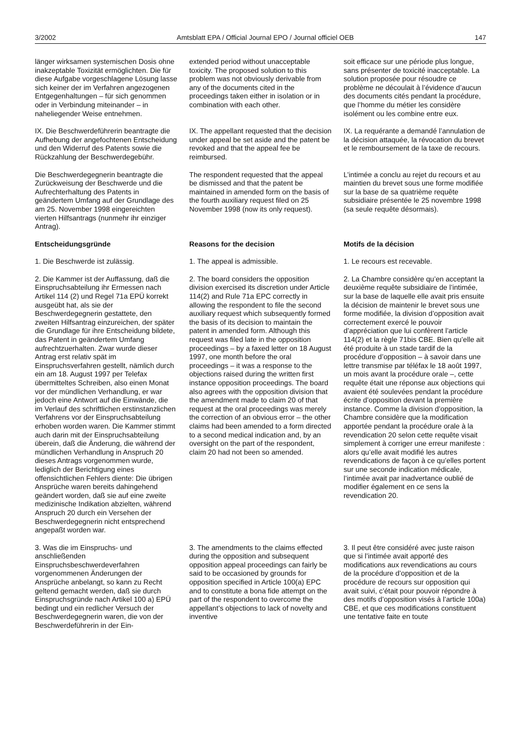3/2002 Amtsblatt EPA / Official Journal EPO / Journal officiel OEB 147
länger wirksamen systemischen Dosis ohne inakzeptable Toxizität ermöglichten. Die für diese Aufgabe vorgeschlagene Lösung lasse sich keiner der im Verfahren angezogenen Entgegenhaltungen – für sich genommen oder in Verbindung miteinander – in naheliegender Weise entnehmen.
extended period without unacceptable toxicity. The proposed solution to this problem was not obviously derivable from any of the documents cited in the proceedings taken either in isolation or in combination with each other.
soit efficace sur une période plus longue, sans présenter de toxicité inacceptable. La solution proposée pour résoudre ce problème ne découlait à l’évidence d’aucun des documents cités pendant la procédure, que l’homme du métier les considère isolément ou les combine entre eux.
IX. Die Beschwerdeführerin beantragte die Aufhebung der angefochtenen Entscheidung und den Widerruf des Patents sowie die Rückzahlung der Beschwerdegebühr.
IX. The appellant requested that the decision under appeal be set aside and the patent be revoked and that the appeal fee be reimbursed.
IX. La requérante a demandé l’annulation de la décision attaquée, la révocation du brevet et le remboursement de la taxe de recours.
Die Beschwerdegegnerin beantragte die Zurückweisung der Beschwerde und die Aufrechterhaltung des Patents in geändertem Umfang auf der Grundlage des am 25. November 1998 eingereichten vierten Hilfsantrags (nunmehr ihr einziger Antrag).
The respondent requested that the appeal be dismissed and that the patent be maintained in amended form on the basis of the fourth auxiliary request filed on 25 November 1998 (now its only request).
L’intimée a conclu au rejet du recours et au maintien du brevet sous une forme modifiée sur la base de sa quatrième requête subsidiaire présentée le 25 novembre 1998 (sa seule requête désormais).
Entscheidungsgründe
Reasons for the decision
Motifs de la décision
1. Die Beschwerde ist zulässig.
1. The appeal is admissible.
1. Le recours est recevable.
2. Die Kammer ist der Auffassung, daß die Einspruchsabteilung ihr Ermessen nach Artikel 114 (2) und Regel 71a EPÜ korrekt ausgeübt hat, als sie der Beschwerdegegnerin gestattete, den zweiten Hilfsantrag einzureichen, der später die Grundlage für ihre Entscheidung bildete, das Patent in geändertem Umfang aufrechtzuerhalten. Zwar wurde dieser Antrag erst relativ spät im Einspruchsverfahren gestellt, nämlich durch ein am 18. August 1997 per Telefax übermitteltes Schreiben, also einen Monat vor der mündlichen Verhandlung, er war jedoch eine Antwort auf die Einwände, die im Verlauf des schriftlichen erstinstanzlichen Verfahrens vor der Einspruchsabteilung erhoben worden waren. Die Kammer stimmt auch darin mit der Einspruchsabteilung überein, daß die Änderung, die während der mündlichen Verhandlung in Anspruch 20 dieses Antrags vorgenommen wurde, lediglich der Berichtigung eines offensichtlichen Fehlers diente: Die übrigen Ansprüche waren bereits dahingehend geändert worden, daß sie auf eine zweite medizinische Indikation abzielten, während Anspruch 20 durch ein Versehen der Beschwerdegegnerin nicht entsprechend angepaßt worden war.
2. The board considers the opposition division exercised its discretion under Article 114(2) and Rule 71a EPC correctly in allowing the respondent to file the second auxiliary request which subsequently formed the basis of its decision to maintain the patent in amended form. Although this request was filed late in the opposition proceedings – by a faxed letter on 18 August 1997, one month before the oral proceedings – it was a response to the objections raised during the written first instance opposition proceedings. The board also agrees with the opposition division that the amendment made to claim 20 of that request at the oral proceedings was merely the correction of an obvious error – the other claims had been amended to a form directed to a second medical indication and, by an oversight on the part of the respondent, claim 20 had not been so amended.
2. La Chambre considère qu’en acceptant la deuxième requête subsidiaire de l’intimée, sur la base de laquelle elle avait pris ensuite la décision de maintenir le brevet sous une forme modifiée, la division d’opposition avait correctement exercé le pouvoir d’appréciation que lui confèrent l’article 114(2) et la règle 71bis CBE. Bien qu’elle ait été produite à un stade tardif de la procédure d’opposition – à savoir dans une lettre transmise par téléfax le 18 août 1997, un mois avant la procédure orale –, cette requête était une réponse aux objections qui avaient été soulevées pendant la procédure écrite d’opposition devant la première instance. Comme la division d’opposition, la Chambre considère que la modification apportée pendant la procédure orale à la revendication 20 selon cette requête visait simplement à corriger une erreur manifeste : alors qu’elle avait modifié les autres revendications de façon à ce qu’elles portent sur une seconde indication médicale, l’intimée avait par inadvertance oublié de modifier également en ce sens la revendication 20.
3. Was die im Einspruchs- und anschließenden Einspruchsbeschwerdeverfahren vorgenommenen Änderungen der Ansprüche anbelangt, so kann zu Recht geltend gemacht werden, daß sie durch Einspruchsgründe nach Artikel 100 a) EPÜ bedingt und ein redlicher Versuch der Beschwerdegegnerin waren, die von der Beschwerdeführerin in der Ein-
3. The amendments to the claims effected during the opposition and subsequent opposition appeal proceedings can fairly be said to be occasioned by grounds for opposition specified in Article 100(a) EPC and to constitute a bona fide attempt on the part of the respondent to overcome the appellant’s objections to lack of novelty and inventive
3. Il peut être considéré avec juste raison que si l’intimée avait apporté des modifications aux revendications au cours de la procédure d’opposition et de la procédure de recours sur opposition qui avait suivi, c’était pour pouvoir répondre à des motifs d’opposition visés à l’article 100a) CBE, et que ces modifications constituent une tentative faite en toute